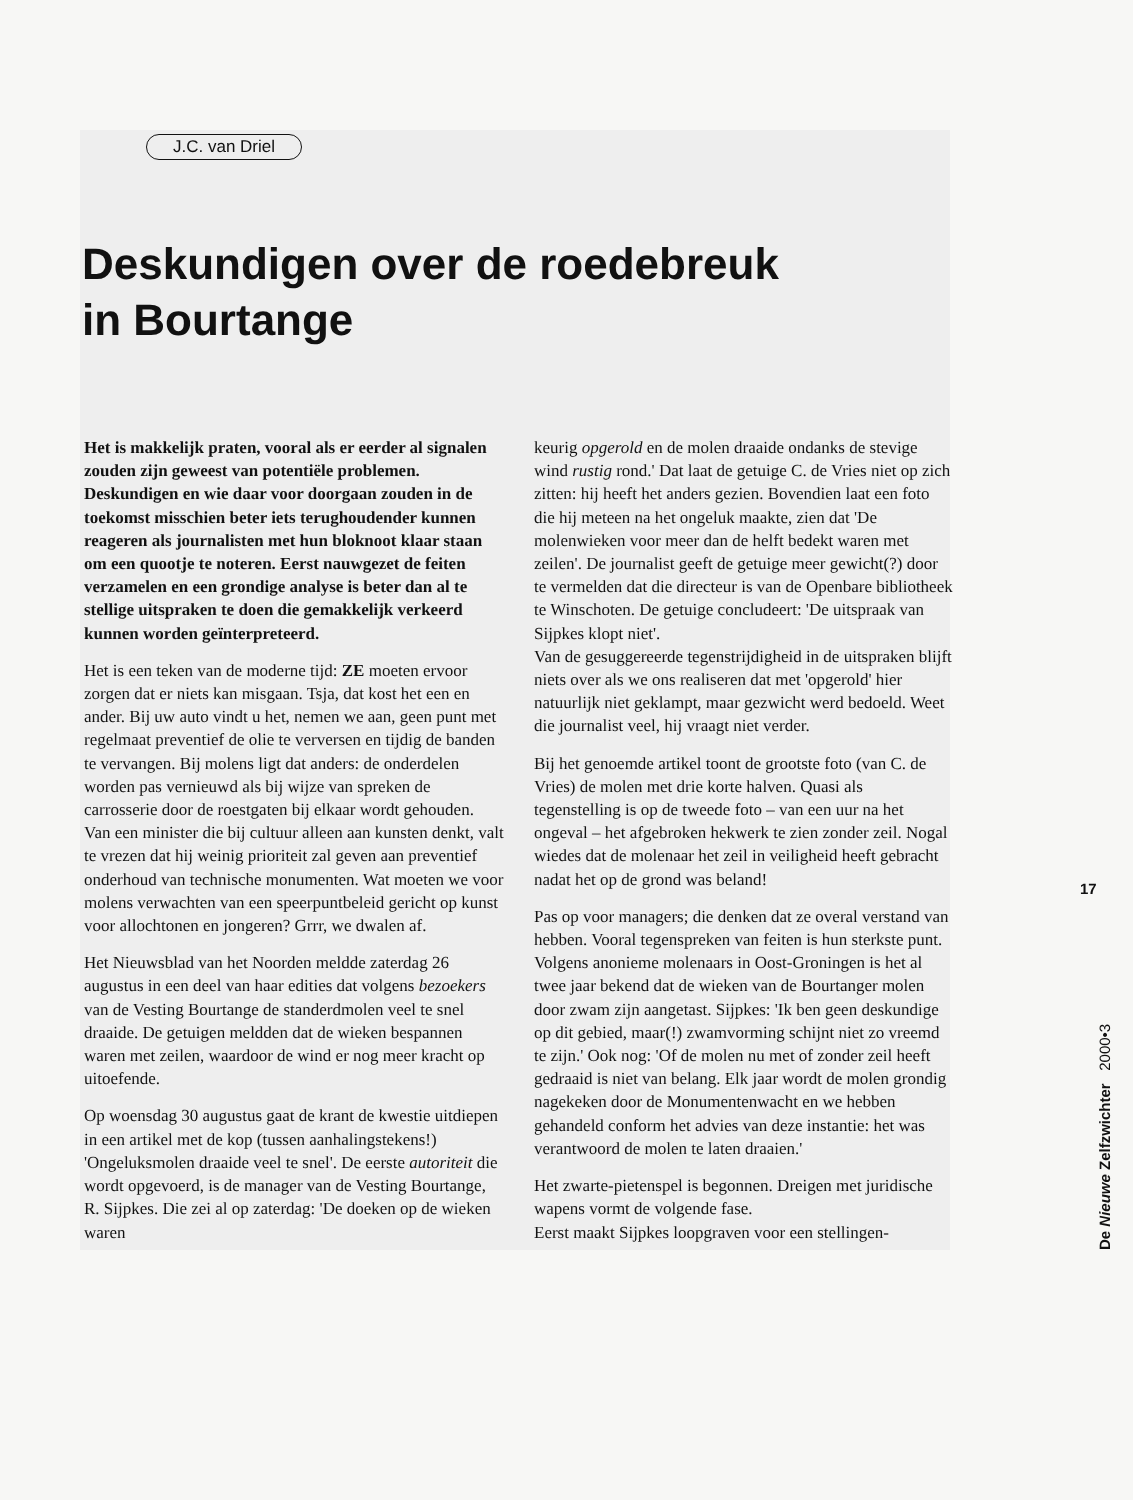J.C. van Driel
Deskundigen over de roedebreuk in Bourtange
Het is makkelijk praten, vooral als er eerder al signalen zouden zijn geweest van potentiële problemen.
Deskundigen en wie daar voor doorgaan zouden in de toekomst misschien beter iets terughoudender kunnen reageren als journalisten met hun bloknoot klaar staan om een quootje te noteren. Eerst nauwgezet de feiten verzamelen en een grondige analyse is beter dan al te stellige uitspraken te doen die gemakkelijk verkeerd kunnen worden geïnterpreteerd.
Het is een teken van de moderne tijd: ZE moeten ervoor zorgen dat er niets kan misgaan. Tsja, dat kost het een en ander. Bij uw auto vindt u het, nemen we aan, geen punt met regelmaat preventief de olie te verversen en tijdig de banden te vervangen. Bij molens ligt dat anders: de onderdelen worden pas vernieuwd als bij wijze van spreken de carrosserie door de roestgaten bij elkaar wordt gehouden. Van een minister die bij cultuur alleen aan kunsten denkt, valt te vrezen dat hij weinig prioriteit zal geven aan preventief onderhoud van technische monumenten. Wat moeten we voor molens verwachten van een speerpuntbeleid gericht op kunst voor allochtonen en jongeren? Grrr, we dwalen af.
Het Nieuwsblad van het Noorden meldde zaterdag 26 augustus in een deel van haar edities dat volgens bezoekers van de Vesting Bourtange de standerdmolen veel te snel draaide. De getuigen meldden dat de wieken bespannen waren met zeilen, waardoor de wind er nog meer kracht op uitoefende.
Op woensdag 30 augustus gaat de krant de kwestie uitdiepen in een artikel met de kop (tussen aanhalingstekens!) 'Ongeluksmolen draaide veel te snel'. De eerste autoriteit die wordt opgevoerd, is de manager van de Vesting Bourtange, R. Sijpkes. Die zei al op zaterdag: 'De doeken op de wieken waren
keurig opgerold en de molen draaide ondanks de stevige wind rustig rond.' Dat laat de getuige C. de Vries niet op zich zitten: hij heeft het anders gezien. Bovendien laat een foto die hij meteen na het ongeluk maakte, zien dat 'De molenwieken voor meer dan de helft bedekt waren met zeilen'. De journalist geeft de getuige meer gewicht(?) door te vermelden dat die directeur is van de Openbare bibliotheek te Winschoten. De getuige concludeert: 'De uitspraak van Sijpkes klopt niet'.
Van de gesuggereerde tegenstrijdigheid in de uitspraken blijft niets over als we ons realiseren dat met 'opgerold' hier natuurlijk niet geklampt, maar gezwicht werd bedoeld. Weet die journalist veel, hij vraagt niet verder.
Bij het genoemde artikel toont de grootste foto (van C. de Vries) de molen met drie korte halven. Quasi als tegenstelling is op de tweede foto – van een uur na het ongeval – het afgebroken hekwerk te zien zonder zeil. Nogal wiedes dat de molenaar het zeil in veiligheid heeft gebracht nadat het op de grond was beland!
Pas op voor managers; die denken dat ze overal verstand van hebben. Vooral tegenspreken van feiten is hun sterkste punt. Volgens anonieme molenaars in Oost-Groningen is het al twee jaar bekend dat de wieken van de Bourtanger molen door zwam zijn aangetast. Sijpkes: 'Ik ben geen deskundige op dit gebied, maar(!) zwamvorming schijnt niet zo vreemd te zijn.' Ook nog: 'Of de molen nu met of zonder zeil heeft gedraaid is niet van belang. Elk jaar wordt de molen grondig nagekeken door de Monumentenwacht en we hebben gehandeld conform het advies van deze instantie: het was verantwoord de molen te laten draaien.'
Het zwarte-pietenspel is begonnen. Dreigen met juridische wapens vormt de volgende fase.
Eerst maakt Sijpkes loopgraven voor een stellingen-
17
De Nieuwe Zelfzwichter 2000•3